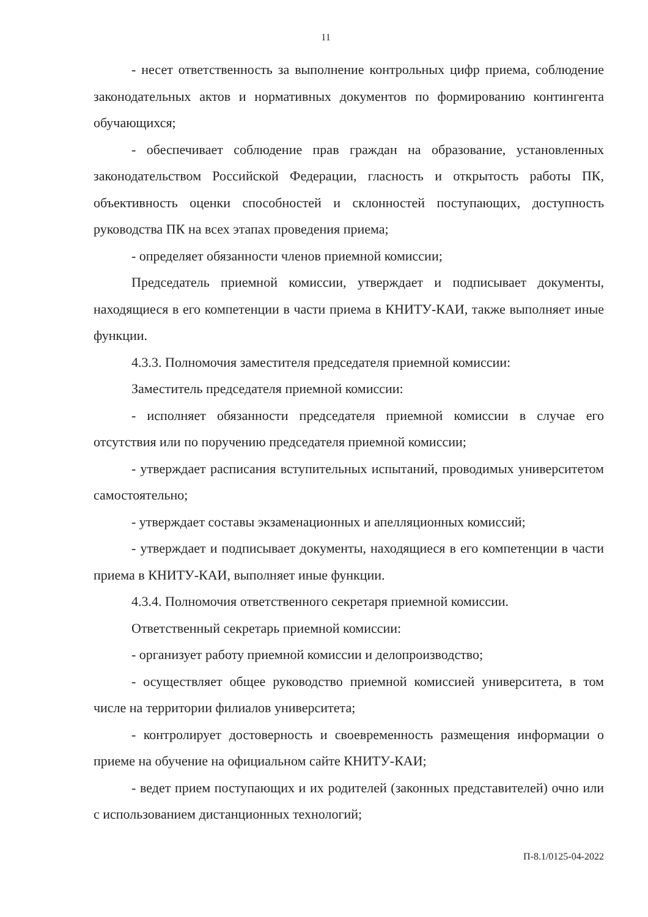11
- несет ответственность за выполнение контрольных цифр приема, соблюдение законодательных актов и нормативных документов по формированию контингента обучающихся;
- обеспечивает соблюдение прав граждан на образование, установленных законодательством Российской Федерации, гласность и открытость работы ПК, объективность оценки способностей и склонностей поступающих, доступность руководства ПК на всех этапах проведения приема;
- определяет обязанности членов приемной комиссии;
Председатель приемной комиссии, утверждает и подписывает документы, находящиеся в его компетенции в части приема в КНИТУ-КАИ, также выполняет иные функции.
4.3.3. Полномочия заместителя председателя приемной комиссии:
Заместитель председателя приемной комиссии:
- исполняет обязанности председателя приемной комиссии в случае его отсутствия или по поручению председателя приемной комиссии;
- утверждает расписания вступительных испытаний, проводимых университетом самостоятельно;
- утверждает составы экзаменационных и апелляционных комиссий;
- утверждает и подписывает документы, находящиеся в его компетенции в части приема в КНИТУ-КАИ, выполняет иные функции.
4.3.4. Полномочия ответственного секретаря приемной комиссии.
Ответственный секретарь приемной комиссии:
- организует работу приемной комиссии и делопроизводство;
- осуществляет общее руководство приемной комиссией университета, в том числе на территории филиалов университета;
- контролирует достоверность и своевременность размещения информации о приеме на обучение на официальном сайте КНИТУ-КАИ;
- ведет прием поступающих и их родителей (законных представителей) очно или с использованием дистанционных технологий;
П-8.1/0125-04-2022